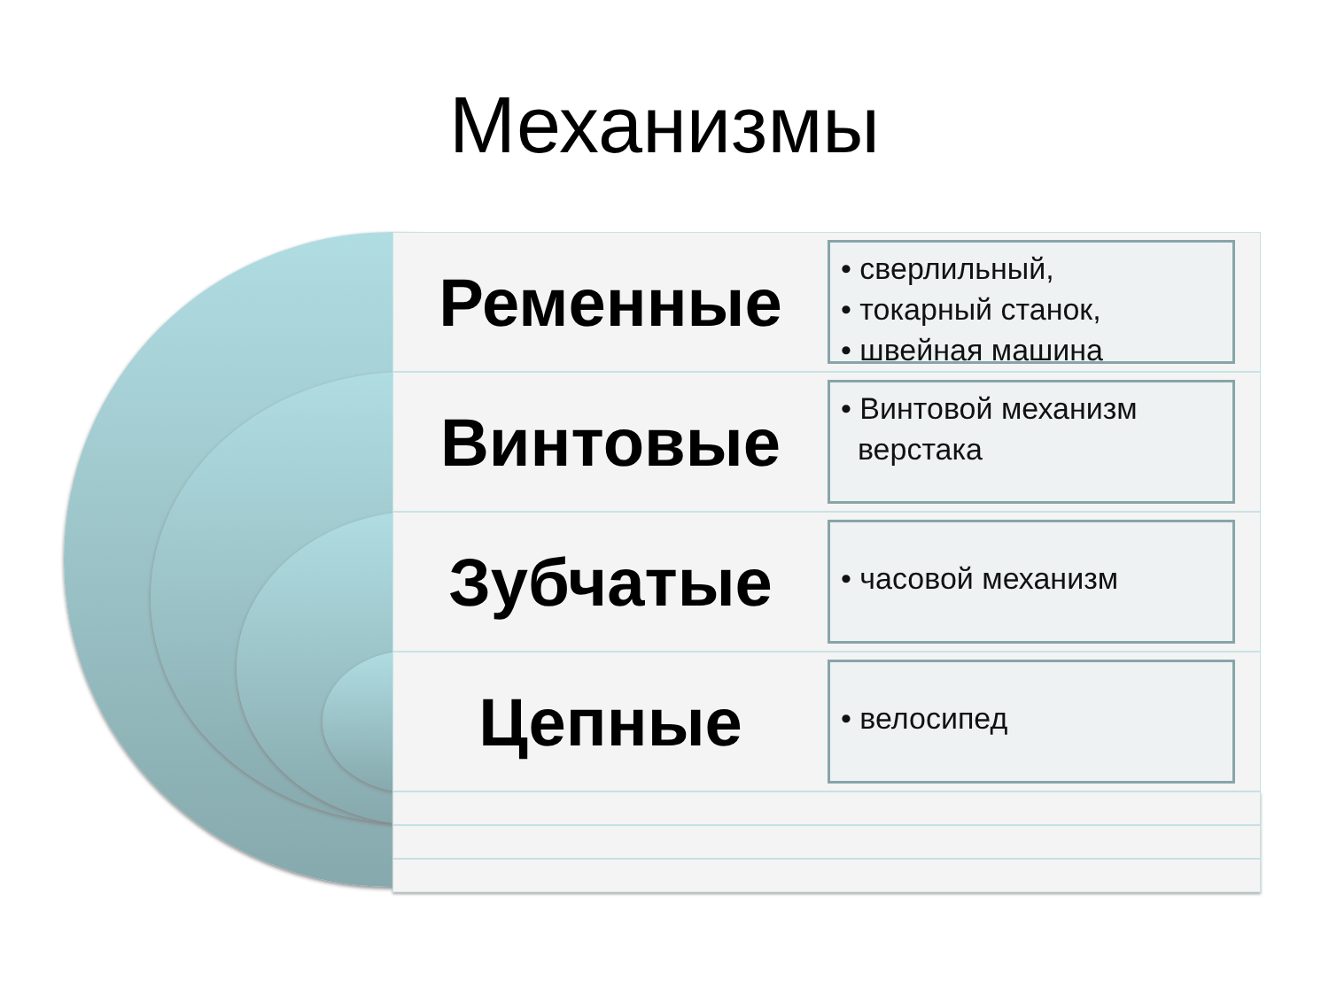Механизмы
Ременные
• сверлильный,
• токарный станок,
• швейная машина
Винтовые
• Винтовой механизм
верстака
Зубчатые
• часовой механизм
Цепные
• велосипед